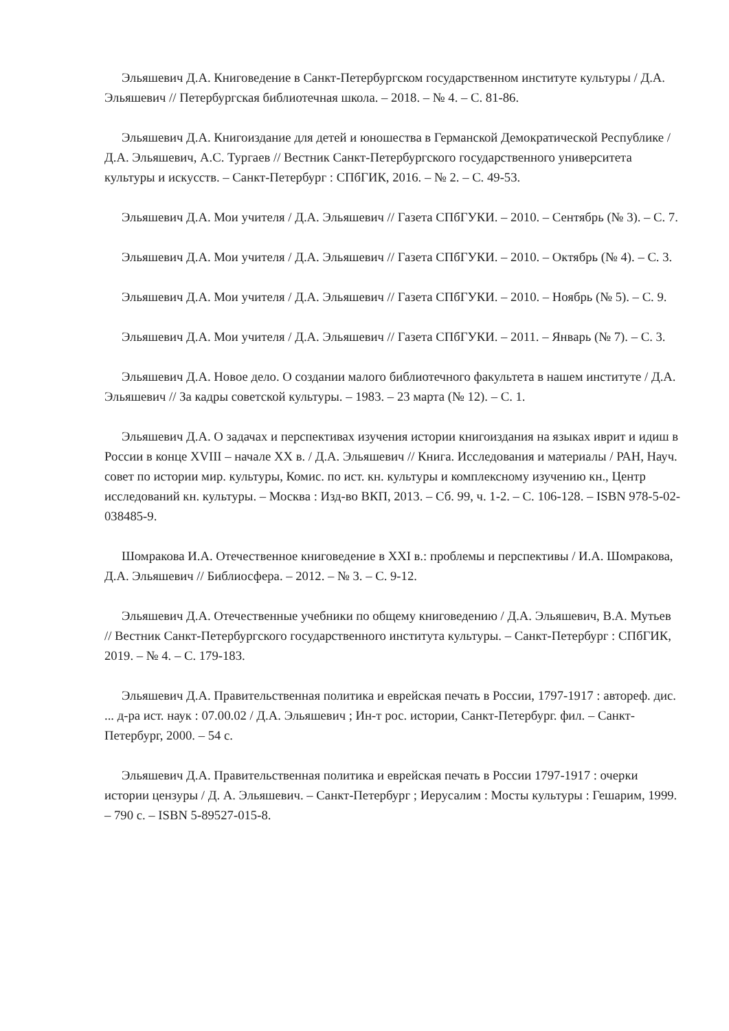Эльяшевич Д.А. Книговедение в Санкт-Петербургском государственном институте культуры / Д.А. Эльяшевич // Петербургская библиотечная школа. – 2018. – № 4. – С. 81-86.
Эльяшевич Д.А. Книгоиздание для детей и юношества в Германской Демократической Республике / Д.А. Эльяшевич, А.С. Тургаев // Вестник Санкт-Петербургского государственного университета культуры и искусств. – Санкт-Петербург : СПбГИК, 2016. – № 2. – С. 49-53.
Эльяшевич Д.А. Мои учителя / Д.А. Эльяшевич // Газета СПбГУКИ. – 2010. – Сентябрь (№ 3). – С. 7.
Эльяшевич Д.А. Мои учителя / Д.А. Эльяшевич // Газета СПбГУКИ. – 2010. – Октябрь (№ 4). – С. 3.
Эльяшевич Д.А. Мои учителя / Д.А. Эльяшевич // Газета СПбГУКИ. – 2010. – Ноябрь (№ 5). – С. 9.
Эльяшевич Д.А. Мои учителя / Д.А. Эльяшевич // Газета СПбГУКИ. – 2011. – Январь (№ 7). – С. 3.
Эльяшевич Д.А. Новое дело. О создании малого библиотечного факультета в нашем институте / Д.А. Эльяшевич // За кадры советской культуры. – 1983. – 23 марта (№ 12). – С. 1.
Эльяшевич Д.А. О задачах и перспективах изучения истории книгоиздания на языках иврит и идиш в России в конце XVIII – начале XX в. / Д.А. Эльяшевич // Книга. Исследования и материалы / РАН, Науч. совет по истории мир. культуры, Комис. по ист. кн. культуры и комплексному изучению кн., Центр исследований кн. культуры. – Москва : Изд-во ВКП, 2013. – Сб. 99, ч. 1-2. – С. 106-128. – ISBN 978-5-02-038485-9.
Шомракова И.А. Отечественное книговедение в XXI в.: проблемы и перспективы / И.А. Шомракова, Д.А. Эльяшевич // Библиосфера. – 2012. – № 3. – С. 9-12.
Эльяшевич Д.А. Отечественные учебники по общему книговедению / Д.А. Эльяшевич, В.А. Мутьев // Вестник Санкт-Петербургского государственного института культуры. – Санкт-Петербург : СПбГИК, 2019. – № 4. – С. 179-183.
Эльяшевич Д.А. Правительственная политика и еврейская печать в России, 1797-1917 : автореф. дис. ... д-ра ист. наук : 07.00.02 / Д.А. Эльяшевич ; Ин-т рос. истории, Санкт-Петербург. фил. – Санкт-Петербург, 2000. – 54 с.
Эльяшевич Д.А. Правительственная политика и еврейская печать в России 1797-1917 : очерки истории цензуры / Д. А. Эльяшевич. – Санкт-Петербург ; Иерусалим : Мосты культуры : Гешарим, 1999. – 790 с. – ISBN 5-89527-015-8.